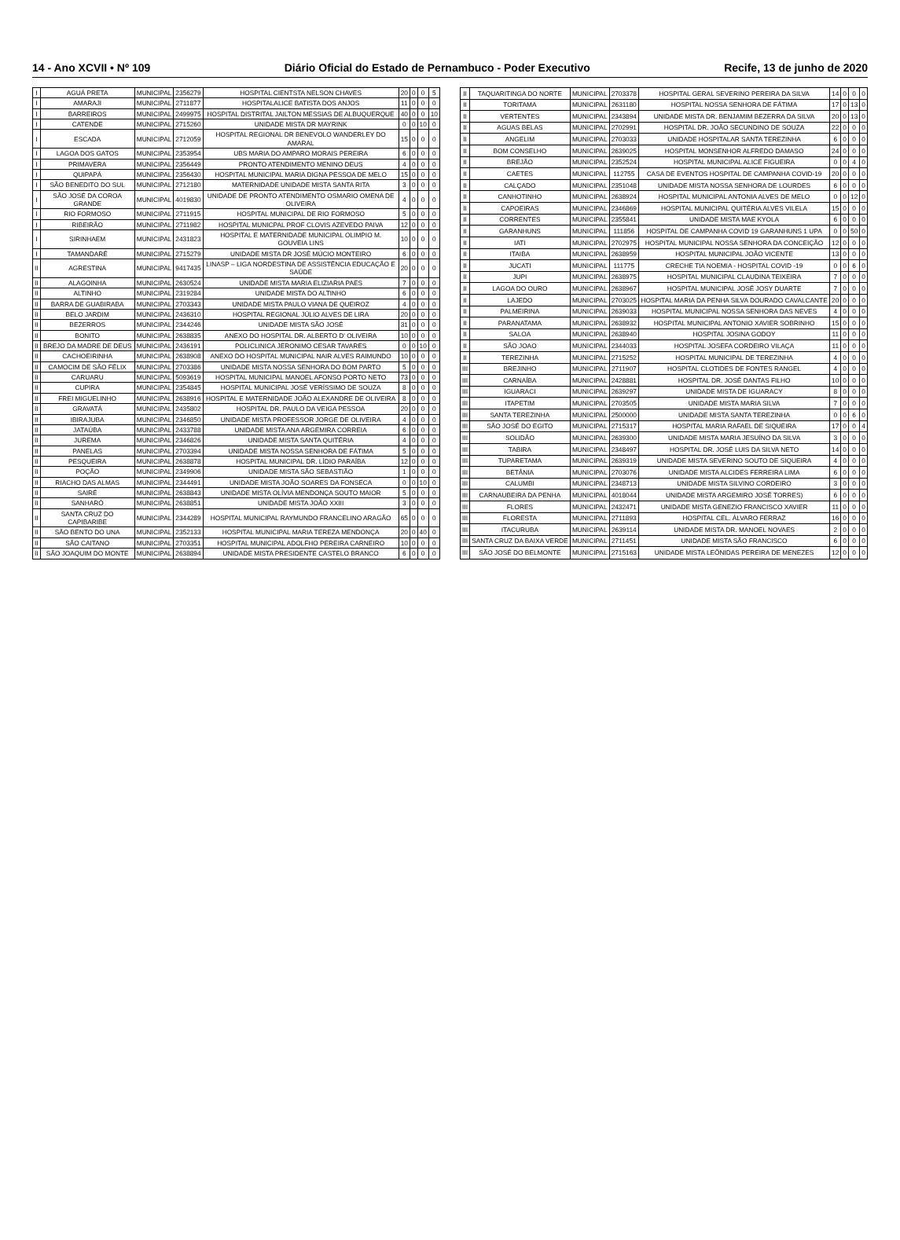14 - Ano XCVII • Nº 109 Diário Oficial do Estado de Pernambuco - Poder Executivo Recife, 13 de junho de 2020
| I | AGUÁ PRETA | MUNICIPAL | 2356279 | HOSPITAL CIENTSTA NELSON CHAVES | 20 | 0 | 0 | 5 |
| I | AMARAJI | MUNICIPAL | 2711877 | HOSPITALALICE BATISTA DOS ANJOS | 11 | 0 | 0 | 0 |
| I | BARREIROS | MUNICIPAL | 2499975 | HOSPITAL DISTRITAL JAILTON MESSIAS DE ALBUQUERQUE | 40 | 0 | 0 | 10 |
| I | CATENDE | MUNICIPAL | 2715260 | UNIDADE MISTA DR MAYRINK | 0 | 0 | 10 | 0 |
| I | ESCADA | MUNICIPAL | 2712059 | HOSPITAL REGIONAL DR BENEVOLO WANDERLEY DO AMARAL | 15 | 0 | 0 | 0 |
| I | LAGOA DOS GATOS | MUNICIPAL | 2353954 | UBS MARIA DO AMPARO MORAIS PEREIRA | 6 | 0 | 0 | 0 |
| I | PRIMAVERA | MUNICIPAL | 2356449 | PRONTO ATENDIMENTO MENINO DEUS | 4 | 0 | 0 | 0 |
| I | QUIPAPÁ | MUNICIPAL | 2356430 | HOSPITAL MUNICIPAL MARIA DIGNA PESSOA DE MELO | 15 | 0 | 0 | 0 |
| I | SÃO BENEDITO DO SUL | MUNICIPAL | 2712180 | MATERNIDADE UNIDADE MISTA SANTA RITA | 3 | 0 | 0 | 0 |
| I | SÃO JOSÉ DA COROA GRANDE | MUNICIPAL | 4019830 | UNIDADE DE PRONTO ATENDIMENTO OSMARIO OMENA DE OLIVEIRA | 4 | 0 | 0 | 0 |
| I | RIO FORMOSO | MUNICIPAL | 2711915 | HOSPITAL MUNICIPAL DE RIO FORMOSO | 5 | 0 | 0 | 0 |
| I | RIBEIRÃO | MUNICIPAL | 2711982 | HOSPITAL MUNICPAL PROF CLOVIS AZEVEDO PAIVA | 12 | 0 | 0 | 0 |
| I | SIRINHAEM | MUNICIPAL | 2431823 | HOSPITAL E MATERNIDADE MUNICIPAL OLIMPIO M. GOUVEIA LINS | 10 | 0 | 0 | 0 |
| I | TAMANDARÉ | MUNICIPAL | 2715279 | UNIDADE MISTA DR JOSÉ MÚCIO MONTEIRO | 6 | 0 | 0 | 0 |
| II | AGRESTINA | MUNICIPAL | 9417435 | LINASP – LIGA NORDESTINA DE ASSISTÊNCIA EDUCAÇÃO E SAÚDE | 20 | 0 | 0 | 0 |
| II | ALAGOINHA | MUNICIPAL | 2630524 | UNIDADE MISTA MARIA ELIZIARIA PAES | 7 | 0 | 0 | 0 |
| II | ALTINHO | MUNICIPAL | 2319284 | UNIDADE MISTA DO ALTINHO | 6 | 0 | 0 | 0 |
| II | BARRA DE GUABIRABA | MUNICIPAL | 2703343 | UNIDADE MISTA PAULO VIANA DE QUEIROZ | 4 | 0 | 0 | 0 |
| II | BELO JARDIM | MUNICIPAL | 2436310 | HOSPITAL REGIONAL JÚLIO ALVES DE LIRA | 20 | 0 | 0 | 0 |
| II | BEZERROS | MUNICIPAL | 2344246 | UNIDADE MISTA SÃO JOSÉ | 31 | 0 | 0 | 0 |
| II | BONITO | MUNICIPAL | 2638835 | ANEXO DO HOSPITAL DR. ALBERTO D' OLIVEIRA | 10 | 0 | 0 | 0 |
| II | BREJO DA MADRE DE DEUS | MUNICIPAL | 2436191 | POLICLINICA JERONIMO CESAR TAVARES | 0 | 0 | 10 | 0 |
| II | CACHOEIRINHA | MUNICIPAL | 2638908 | ANEXO DO HOSPITAL MUNICIPAL NAIR ALVES RAIMUNDO | 10 | 0 | 0 | 0 |
| II | CAMOCIM DE SÃO FÉLIX | MUNICIPAL | 2703386 | UNIDADE MISTA NOSSA SENHORA DO BOM PARTO | 5 | 0 | 0 | 0 |
| II | CARUARU | MUNICIPAL | 5093619 | HOSPITAL MUNICIPAL MANOEL AFONSO PORTO NETO | 73 | 0 | 0 | 0 |
| II | CUPIRA | MUNICIPAL | 2354845 | HOSPITAL MUNICIPAL JOSÉ VERÍSSIMO DE SOUZA | 8 | 0 | 0 | 0 |
| II | FREI MIGUELINHO | MUNICIPAL | 2638916 | HOSPITAL E MATERNIDADE JOÃO ALEXANDRE DE OLIVEIRA | 8 | 0 | 0 | 0 |
| II | GRAVATÁ | MUNICIPAL | 2435802 | HOSPITAL DR. PAULO DA VEIGA PESSOA | 20 | 0 | 0 | 0 |
| II | IBIRAJUBA | MUNICIPAL | 2346850 | UNIDADE MISTA PROFESSOR JORGE DE OLIVEIRA | 4 | 0 | 0 | 0 |
| II | JATAÚBA | MUNICIPAL | 2433788 | UNIDADE MISTA ANA ARGEMIRA CORREIA | 6 | 0 | 0 | 0 |
| II | JUREMA | MUNICIPAL | 2346826 | UNIDADE MISTA SANTA QUITÉRIA | 4 | 0 | 0 | 0 |
| II | PANELAS | MUNICIPAL | 2703394 | UNIDADE MISTA NOSSA SENHORA DE FÁTIMA | 5 | 0 | 0 | 0 |
| II | PESQUEIRA | MUNICIPAL | 2638878 | HOSPITAL MUNICIPAL DR. LÍDIO PARAÍBA | 12 | 0 | 0 | 0 |
| II | POÇÃO | MUNICIPAL | 2349906 | UNIDADE MISTA SÃO SEBASTIÃO | 1 | 0 | 0 | 0 |
| II | RIACHO DAS ALMAS | MUNICIPAL | 2344491 | UNIDADE MISTA JOÃO SOARES DA FONSECA | 0 | 0 | 10 | 0 |
| II | SAIRÉ | MUNICIPAL | 2638843 | UNIDADE MISTA OLÍVIA MENDONÇA SOUTO MAIOR | 5 | 0 | 0 | 0 |
| II | SANHARÓ | MUNICIPAL | 2638851 | UNIDADE MISTA JOÃO XXIII | 3 | 0 | 0 | 0 |
| II | SANTA CRUZ DO CAPIBARIBE | MUNICIPAL | 2344289 | HOSPITAL MUNICIPAL RAYMUNDO FRANCELINO ARAGÃO | 65 | 0 | 0 | 0 |
| II | SÃO BENTO DO UNA | MUNICIPAL | 2352133 | HOSPITAL MUNICIPAL MARIA TEREZA MENDONÇA | 20 | 0 | 40 | 0 |
| II | SÃO CAITANO | MUNICIPAL | 2703351 | HOSPITAL MUNICIPAL ADOLFHO PEREIRA CARNEIRO | 10 | 0 | 0 | 0 |
| II | SÃO JOAQUIM DO MONTE | MUNICIPAL | 2638894 | UNIDADE MISTA PRESIDENTE CASTELO BRANCO | 6 | 0 | 0 | 0 |
| II | TAQUARITINGA DO NORTE | MUNICIPAL | 2703378 | HOSPITAL GERAL SEVERINO PEREIRA DA SILVA | 14 | 0 | 0 | 0 |
| II | TORITAMA | MUNICIPAL | 2631180 | HOSPITAL NOSSA SENHORA DE FÁTIMA | 17 | 0 | 13 | 0 |
| II | VERTENTES | MUNICIPAL | 2343894 | UNIDADE MISTA DR. BENJAMIM BEZERRA DA SILVA | 20 | 0 | 13 | 0 |
| II | AGUAS BELAS | MUNICIPAL | 2702991 | HOSPITAL DR. JOÃO SECUNDINO DE SOUZA | 22 | 0 | 0 | 0 |
| II | ANGELIM | MUNICIPAL | 2703033 | UNIDADE HOSPITALAR SANTA TEREZINHA | 6 | 0 | 0 | 0 |
| II | BOM CONSELHO | MUNICIPAL | 2639025 | HOSPITAL MONSENHOR ALFREDO DAMASO | 24 | 0 | 0 | 0 |
| II | BREJÃO | MUNICIPAL | 2352524 | HOSPITAL MUNICIPAL ALICE FIGUEIRA | 0 | 0 | 4 | 0 |
| II | CAETES | MUNICIPAL | 112755 | CASA DE EVENTOS HOSPITAL DE CAMPANHA COVID-19 | 20 | 0 | 0 | 0 |
| II | CALÇADO | MUNICIPAL | 2351048 | UNIDADE MISTA NOSSA SENHORA DE LOURDES | 6 | 0 | 0 | 0 |
| II | CANHOTINHO | MUNICIPAL | 2638924 | HOSPITAL MUNICIPAL ANTONIA ALVES DE MELO | 0 | 0 | 12 | 0 |
| II | CAPOEIRAS | MUNICIPAL | 2346869 | HOSPITAL MUNICIPAL QUITÉRIA ALVES VILELA | 15 | 0 | 0 | 0 |
| II | CORRENTES | MUNICIPAL | 2355841 | UNIDADE MISTA MAE KYOLA | 6 | 0 | 0 | 0 |
| II | GARANHUNS | MUNICIPAL | 111856 | HOSPITAL DE CAMPANHA COVID 19 GARANHUNS 1 UPA | 0 | 0 | 50 | 0 |
| II | IATI | MUNICIPAL | 2702975 | HOSPITAL MUNICIPAL NOSSA SENHORA DA CONCEIÇÃO | 12 | 0 | 0 | 0 |
| II | ITAIBA | MUNICIPAL | 2638959 | HOSPITAL MUNICIPAL JOÃO VICENTE | 13 | 0 | 0 | 0 |
| II | JUCATI | MUNICIPAL | 111775 | CRECHE TIA NOEMIA - HOSPITAL COVID -19 | 0 | 0 | 6 | 0 |
| II | JUPI | MUNICIPAL | 2638975 | HOSPITAL MUNICIPAL CLAUDINA TEIXEIRA | 7 | 0 | 0 | 0 |
| II | LAGOA DO OURO | MUNICIPAL | 2638967 | HOSPITAL MUNICIPAL JOSÉ JOSY DUARTE | 7 | 0 | 0 | 0 |
| II | LAJEDO | MUNICIPAL | 2703025 | HOSPITAL MARIA DA PENHA SILVA DOURADO CAVALCANTE | 20 | 0 | 0 | 0 |
| II | PALMEIRINA | MUNICIPAL | 2639033 | HOSPITAL MUNICIPAL NOSSA SENHORA DAS NEVES | 4 | 0 | 0 | 0 |
| II | PARANATAMA | MUNICIPAL | 2638932 | HOSPITAL MUNICIPAL ANTONIO XAVIER SOBRINHO | 15 | 0 | 0 | 0 |
| II | SALOA | MUNICIPAL | 2638940 | HOSPITAL JOSINA GODOY | 11 | 0 | 0 | 0 |
| II | SÃO JOAO | MUNICIPAL | 2344033 | HOSPITAL JOSEFA CORDEIRO VILAÇA | 11 | 0 | 0 | 0 |
| II | TEREZINHA | MUNICIPAL | 2715252 | HOSPITAL MUNICIPAL DE TEREZINHA | 4 | 0 | 0 | 0 |
| III | BREJINHO | MUNICIPAL | 2711907 | HOSPITAL CLOTIDES DE FONTES RANGEL | 4 | 0 | 0 | 0 |
| III | CARNAÍBA | MUNICIPAL | 2428881 | HOSPITAL DR. JOSÉ DANTAS FILHO | 10 | 0 | 0 | 0 |
| III | IGUARACI | MUNICIPAL | 2639297 | UNIDADE MISTA DE IGUARACY | 8 | 0 | 0 | 0 |
| III | ITAPETIM | MUNICIPAL | 2703505 | UNIDADE MISTA MARIA SILVA | 7 | 0 | 0 | 0 |
| III | SANTA TEREZINHA | MUNICIPAL | 2500000 | UNIDADE MISTA SANTA TEREZINHA | 0 | 0 | 6 | 0 |
| III | SÃO JOSÉ DO EGITO | MUNICIPAL | 2715317 | HOSPITAL MARIA RAFAEL DE SIQUEIRA | 17 | 0 | 0 | 4 |
| III | SOLIDÃO | MUNICIPAL | 2639300 | UNIDADE MISTA MARIA JESUÍNO DA SILVA | 3 | 0 | 0 | 0 |
| III | TABIRA | MUNICIPAL | 2348497 | HOSPITAL DR. JOSÉ LUIS DA SILVA NETO | 14 | 0 | 0 | 0 |
| III | TUPARETAMA | MUNICIPAL | 2639319 | UNIDADE MISTA SEVERINO SOUTO DE SIQUEIRA | 4 | 0 | 0 | 0 |
| III | BETÂNIA | MUNICIPAL | 2703076 | UNIDADE MISTA ALCIDES FERREIRA LIMA | 6 | 0 | 0 | 0 |
| III | CALUMBI | MUNICIPAL | 2348713 | UNIDADE MISTA SILVINO CORDEIRO | 3 | 0 | 0 | 0 |
| III | CARNAUBEIRA DA PENHA | MUNICIPAL | 4018044 | UNIDADE MISTA ARGEMIRO JOSÉ TORRES) | 6 | 0 | 0 | 0 |
| III | FLORES | MUNICIPAL | 2432471 | UNIDADE MISTA GENEZIO FRANCISCO XAVIER | 11 | 0 | 0 | 0 |
| III | FLORESTA | MUNICIPAL | 2711893 | HOSPITAL CEL. ÁLVARO FERRAZ | 16 | 0 | 0 | 0 |
| III | ITACURUBA | MUNICIPAL | 2639114 | UNIDADE MISTA DR. MANOEL NOVAES | 2 | 0 | 0 | 0 |
| III | SANTA CRUZ DA BAIXA VERDE | MUNICIPAL | 2711451 | UNIDADE MISTA SÃO FRANCISCO | 6 | 0 | 0 | 0 |
| III | SÃO JOSÉ DO BELMONTE | MUNICIPAL | 2715163 | UNIDADE MISTA LEÔNIDAS PEREIRA DE MENEZES | 12 | 0 | 0 | 0 |